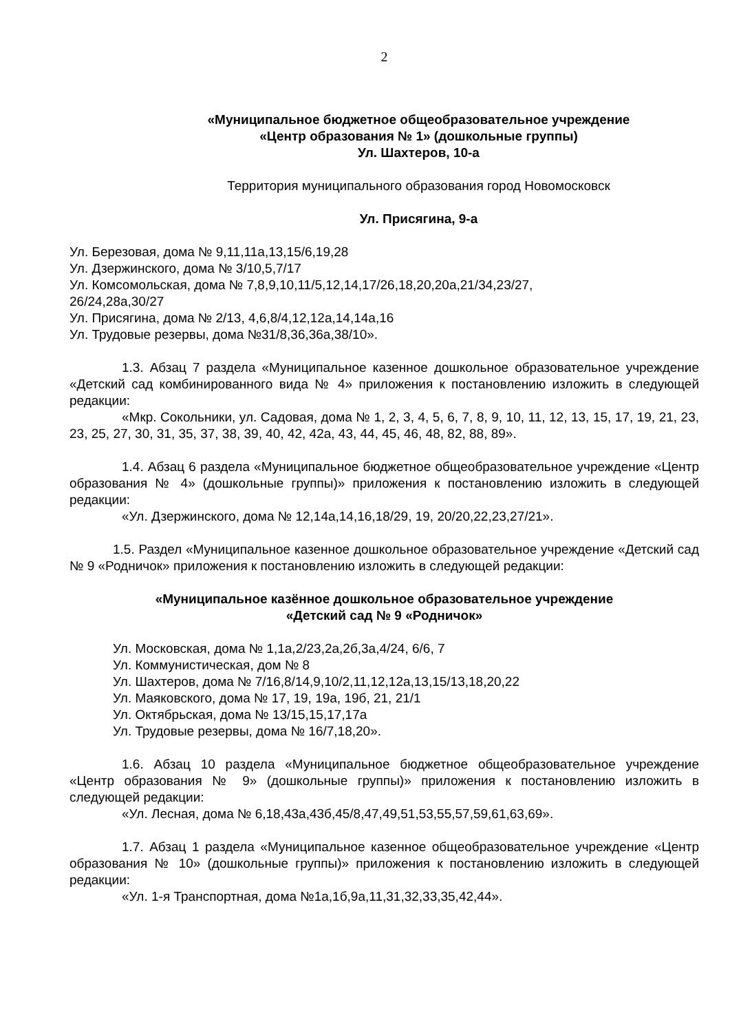2
«Муниципальное бюджетное общеобразовательное учреждение
«Центр образования № 1» (дошкольные группы)
Ул. Шахтеров, 10-а
Территория муниципального образования город Новомосковск
Ул. Присягина, 9-а
Ул. Березовая, дома № 9,11,11а,13,15/6,19,28
Ул. Дзержинского, дома № 3/10,5,7/17
Ул. Комсомольская, дома № 7,8,9,10,11/5,12,14,17/26,18,20,20а,21/34,23/27,
26/24,28а,30/27
Ул. Присягина, дома № 2/13, 4,6,8/4,12,12а,14,14а,16
Ул. Трудовые резервы, дома №31/8,36,36а,38/10».
1.3. Абзац 7 раздела «Муниципальное казенное дошкольное образовательное учреждение «Детский сад комбинированного вида № 4» приложения к постановлению изложить в следующей редакции:
«Мкр. Сокольники, ул. Садовая, дома № 1, 2, 3, 4, 5, 6, 7, 8, 9, 10, 11, 12, 13, 15, 17, 19, 21, 23, 23, 25, 27, 30, 31, 35, 37, 38, 39, 40, 42, 42а, 43, 44, 45, 46, 48, 82, 88, 89».
1.4. Абзац 6 раздела «Муниципальное бюджетное общеобразовательное учреждение «Центр образования № 4» (дошкольные группы)» приложения к постановлению изложить в следующей редакции:
«Ул. Дзержинского, дома № 12,14а,14,16,18/29, 19, 20/20,22,23,27/21».
1.5. Раздел «Муниципальное казенное дошкольное образовательное учреждение «Детский сад № 9 «Родничок» приложения к постановлению изложить в следующей редакции:
«Муниципальное казённое дошкольное образовательное учреждение
«Детский сад № 9 «Родничок»
Ул. Московская, дома № 1,1а,2/23,2а,2б,3а,4/24, 6/6, 7
Ул. Коммунистическая, дом № 8
Ул. Шахтеров, дома № 7/16,8/14,9,10/2,11,12,12а,13,15/13,18,20,22
Ул. Маяковского, дома № 17, 19, 19а, 19б, 21, 21/1
Ул. Октябрьская, дома № 13/15,15,17,17а
Ул. Трудовые резервы, дома № 16/7,18,20».
1.6. Абзац 10 раздела «Муниципальное бюджетное общеобразовательное учреждение «Центр образования № 9» (дошкольные группы)» приложения к постановлению изложить в следующей редакции:
«Ул. Лесная, дома № 6,18,43а,43б,45/8,47,49,51,53,55,57,59,61,63,69».
1.7. Абзац 1 раздела «Муниципальное казенное общеобразовательное учреждение «Центр образования № 10» (дошкольные группы)» приложения к постановлению изложить в следующей редакции:
«Ул. 1-я Транспортная, дома №1а,1б,9а,11,31,32,33,35,42,44».